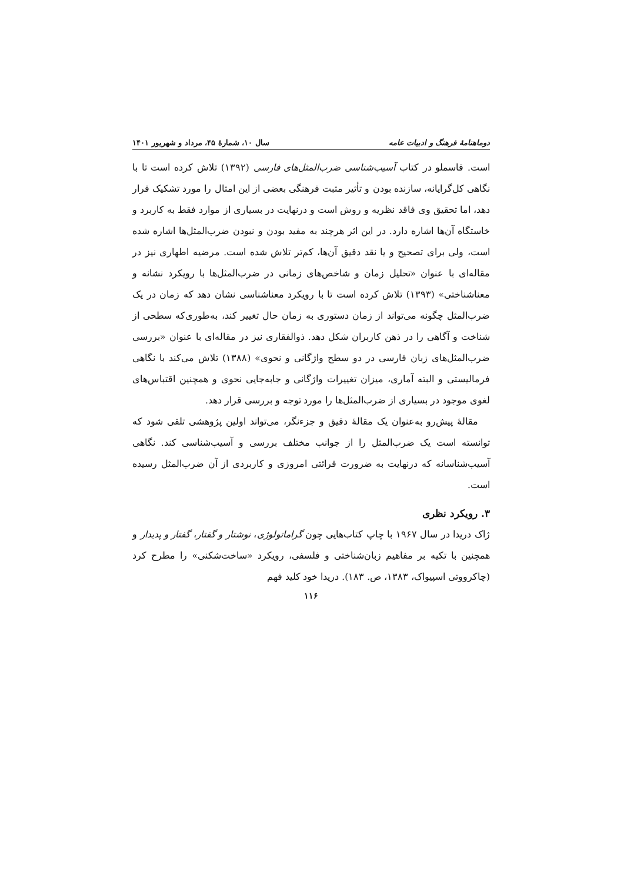دوماهنامهٔ فرهنگ و ادبیات عامه سال ۱۰، شمارهٔ ۴۵، مرداد و شهریور ۱۴۰۱
است. قاسملو در کتاب آسیب‌شناسی ضرب‌المثل‌های فارسی (۱۳۹۲) تلاش کرده است تا با نگاهی کل‌گرایانه، سازنده بودن و تأثیر مثبت فرهنگی بعضی از این امثال را مورد تشکیک قرار دهد، اما تحقیق وی فاقد نظریه و روش است و درنهایت در بسیاری از موارد فقط به کاربرد و خاستگاه آن‌ها اشاره دارد. در این اثر هرچند به مفید بودن و نبودن ضرب‌المثل‌ها اشاره شده است، ولی برای تصحیح و یا نقد دقیق آن‌ها، کم‌تر تلاش شده است. مرضیه اطهاری نیز در مقاله‌ای با عنوان «تحلیل زمان و شاخص‌های زمانی در ضرب‌المثل‌ها با رویکرد نشانه و معناشناختی» (۱۳۹۳) تلاش کرده است تا با رویکرد معناشناسی نشان دهد که زمان در یک ضرب‌المثل چگونه می‌تواند از زمان دستوری به زمان حال تغییر کند، به‌طوری‌که سطحی از شناخت و آگاهی را در ذهن کاربران شکل دهد. ذوالفقاری نیز در مقاله‌ای با عنوان «بررسی ضرب‌المثل‌های زبان فارسی در دو سطح واژگانی و نحوی» (۱۳۸۸) تلاش می‌کند با نگاهی فرمالیستی و البته آماری، میزان تغییرات واژگانی و جابه‌جایی نحوی و همچنین اقتباس‌های لغوی موجود در بسیاری از ضرب‌المثل‌ها را مورد توجه و بررسی قرار دهد.
مقالهٔ پیش‌رو به‌عنوان یک مقالهٔ دقیق و جزءنگر، می‌تواند اولین پژوهشی تلقی شود که توانسته است یک ضرب‌المثل را از جوانب مختلف بررسی و آسیب‌شناسی کند. نگاهی آسیب‌شناسانه که درنهایت به ضرورت قرائتی امروزی و کاربردی از آن ضرب‌المثل رسیده است.
۳. رویکرد نظری
ژاک دریدا در سال ۱۹۶۷ با چاپ کتاب‌هایی چون گراماتولوژی، نوشتار و گفتار، گفتار و پدیدار و همچنین با تکیه بر مفاهیم زبان‌شناختی و فلسفی، رویکرد «ساخت‌شکنی» را مطرح کرد (چاکرووتی اسپیواک، ۱۳۸۳، ص. ۱۸۳). دریدا خود کلید فهم
۱۱۶